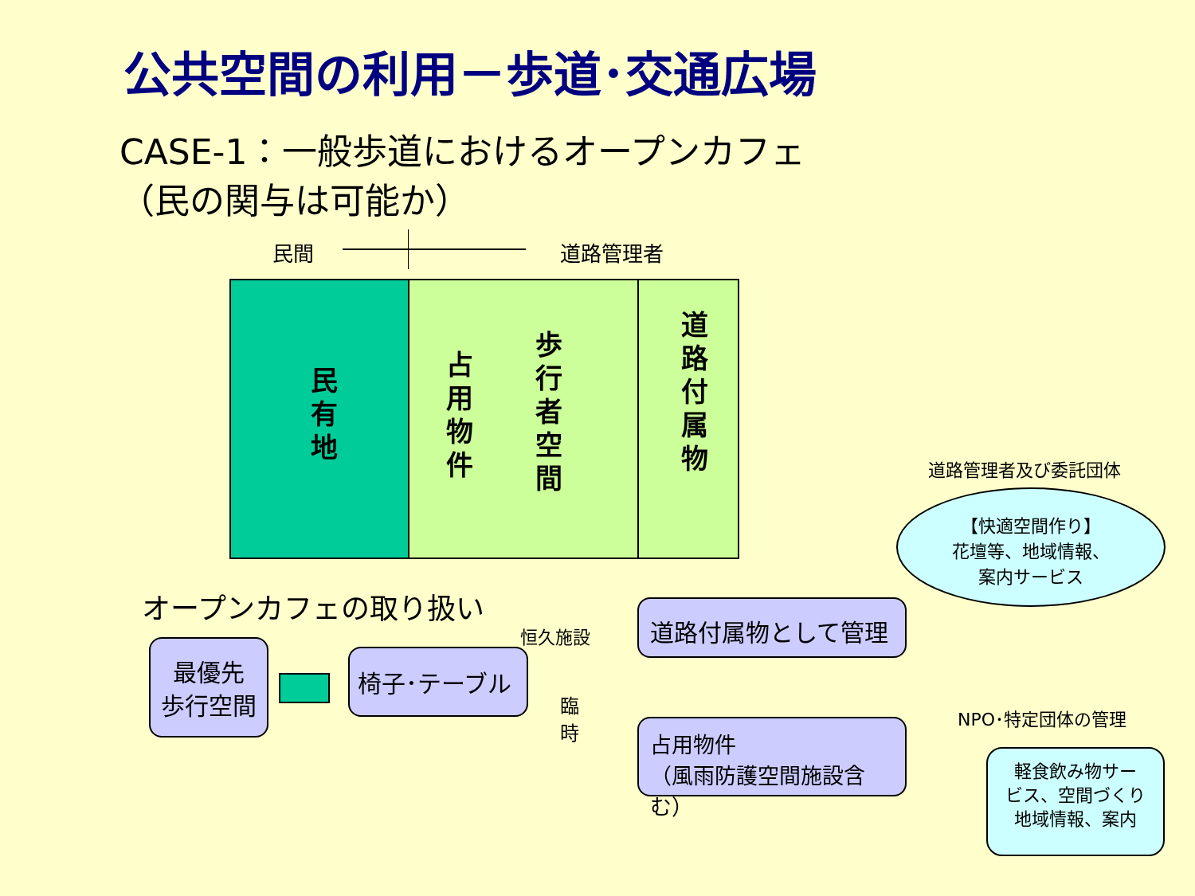公共空間の利用－歩道･交通広場
CASE-1：一般歩道におけるオープンカフェ
（民の関与は可能か）
民間 道路管理者
民有地
占用物件
歩行者空間
道路付属物
道路管理者及び委託団体
【快適空間作り】
花壇等、地域情報、
案内サービス
オープンカフェの取り扱い
最優先
歩行空間
椅子･テーブル
恒久施設
臨
時
道路付属物として管理
占用物件
（風雨防護空間施設含む）
NPO･特定団体の管理
軽食飲み物サー
ビス、空間づくり
地域情報、案内